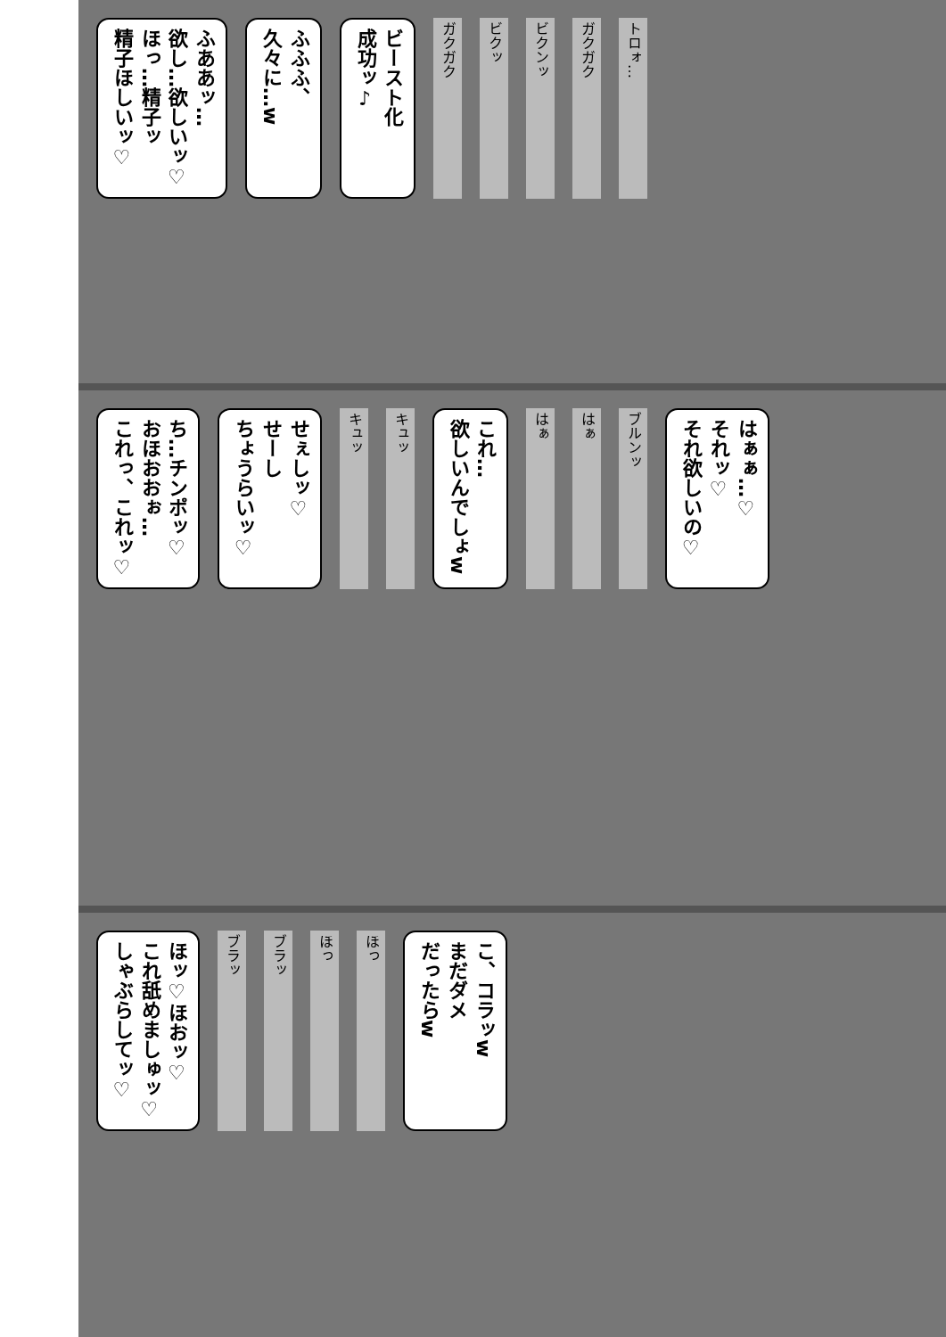ふああッ…
欲し…欲しいッ♡
ほっ…精子ッ
精子ほしいッ♡
ふふふ、
久々に…w
ビースト化
成功ッ♪
ガクガク
ビクッ
ビクンッ
ガクガク
トロォ…
ち…チンポッ♡
おほおおぉ…
これっ、これッ♡
せぇしッ♡
せーし
ちょうらいッ♡
キュッ
キュッ
これ…
欲しいんでしょw
はぁ
はぁ
ブルンッ
はぁぁ…♡
それッ♡
それ欲しいの♡
ほッ♡ほおッ♡
これ舐めましゅッ♡
しゃぶらしてッ♡
ブラッ
ブラッ
ほっ
ほっ
こ、コラッw
まだダメ
だったらw